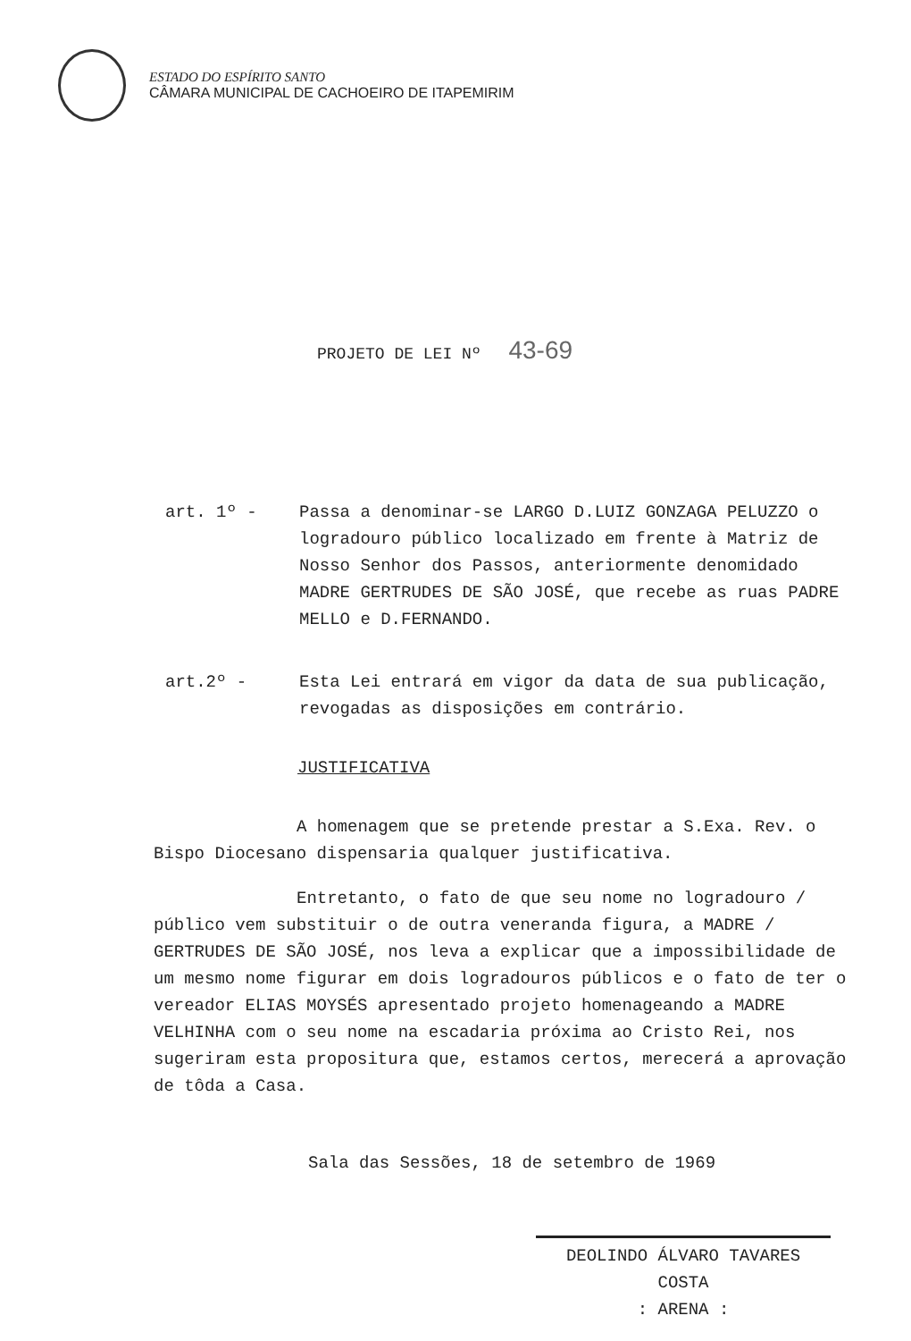ESTADO DO ESPÍRITO SANTO
CÂMARA MUNICIPAL DE CACHOEIRO DE ITAPEMIRIM
PROJETO DE LEI Nº 43-69
art. 1º - Passa a denominar-se LARGO D.LUIZ GONZAGA PELUZZO o logradouro público localizado em frente à Matriz de Nosso Senhor dos Passos, anteriormente denomidado MADRE GERTRUDES DE SÃO JOSÉ, que recebe as ruas PADRE MELLO e D.FERNANDO.
art.2º - Esta Lei entrará em vigor da data de sua publicação, revogadas as disposições em contrário.
JUSTIFICATIVA
A homenagem que se pretende prestar a S.Exa. Rev. o Bispo Diocesano dispensaria qualquer justificativa.
Entretanto, o fato de que seu nome no logradouro / público vem substituir o de outra veneranda figura, a MADRE / GERTRUDES DE SÃO JOSÉ, nos leva a explicar que a impossibilidade de um mesmo nome figurar em dois logradouros públicos e o fato de ter o vereador ELIAS MOYSÉS apresentado projeto homenageando a MADRE VELHINHA com o seu nome na escadaria próxima ao Cristo Rei, nos sugeriram esta propositura que, estamos certos, merecerá a aprovação de tôda a Casa.
Sala das Sessões, 18 de setembro de 1969
DEOLINDO ÁLVARO TAVARES
COSTA
: ARENA :